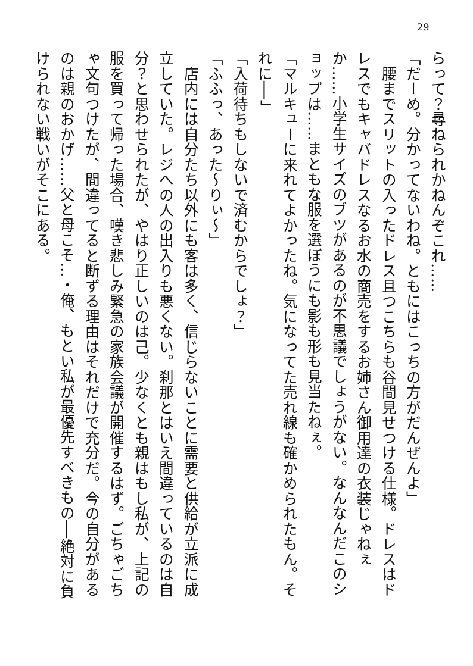29
らって？尋ねられかねんぞこれ……
「だーめ。分かってないわね。ともにはこっちの方がだんぜんよ」
　腰までスリットの入ったドレス且つこちらも谷間見せつける仕様。ドレスはドレスでもキャバドレスなるお水の商売をするお姉さん御用達の衣装じゃねぇか……小学生サイズのブツがあるのが不思議でしょうがない。なんなんだこのショップは……まともな服を選ぼうにも影も形も見当たねぇ。
「マルキューに来れてよかったね。気になってた売れ線も確かめられたもん。それに──」
「入荷待ちもしないで済むからでしょ？」
「ふふっ、あった～りぃ～」
　店内には自分たち以外にも客は多く、信じらないことに需要と供給が立派に成立していた。レジへの人の出入りも悪くない。刹那とはいえ間違っているのは自分？と思わせられたが、やはり正しいのは己。少なくとも親はもし私が、上記の服を買って帰った場合、嘆き悲しみ緊急の家族会議が開催するはず。ごちゃごちゃ文句つけたが、間違ってると断ずる理由はそれだけで充分だ。今の自分があるのは親のおかげ……父と母こそ…・俺、もとい私が最優先すべきもの──絶対に負けられない戦いがそこにある。